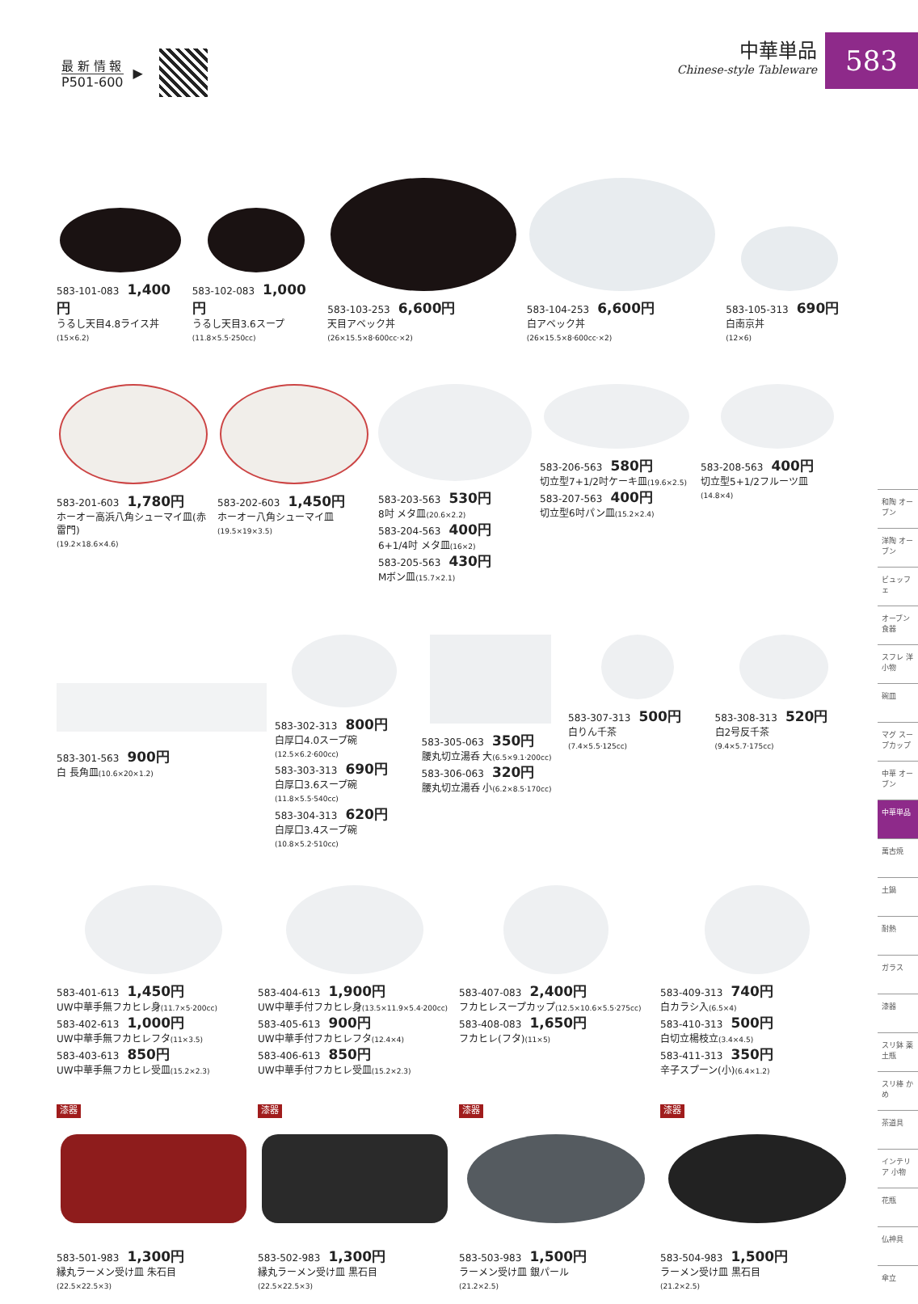583
最 新 情 報
P501-600
▶
中華単品
Chinese-style Tableware
583-101-083 1,400円
うるし天目4.8ライス丼
(15×6.2)
583-102-083 1,000円
うるし天目3.6スープ
(11.8×5.5·250cc)
583-103-253 6,600円
天目アベック丼
(26×15.5×8·600cc·×2)
583-104-253 6,600円
白アベック丼
(26×15.5×8·600cc·×2)
583-105-313 690円
白南京丼
(12×6)
583-201-603 1,780円
ホーオー高浜八角シューマイ皿(赤雷門)
(19.2×18.6×4.6)
583-202-603 1,450円
ホーオー八角シューマイ皿
(19.5×19×3.5)
583-203-563 530円
8吋 メタ皿(20.6×2.2)
583-204-563 400円
6+1/4吋 メタ皿(16×2)
583-205-563 430円
Mボン皿(15.7×2.1)
583-206-563 580円
切立型7+1/2吋ケーキ皿(19.6×2.5)
583-207-563 400円
切立型6吋パン皿(15.2×2.4)
583-208-563 400円
切立型5+1/2フルーツ皿
(14.8×4)
583-301-563 900円
白 長角皿(10.6×20×1.2)
583-302-313 800円
白厚口4.0スープ碗(12.5×6.2·600cc)
583-303-313 690円
白厚口3.6スープ碗(11.8×5.5·540cc)
583-304-313 620円
白厚口3.4スープ碗(10.8×5.2·510cc)
583-305-063 350円
腰丸切立湯呑 大(6.5×9.1·200cc)
583-306-063 320円
腰丸切立湯呑 小(6.2×8.5·170cc)
583-307-313 500円
白りん千茶
(7.4×5.5·125cc)
583-308-313 520円
白2号反千茶
(9.4×5.7·175cc)
583-401-613 1,450円
UW中華手無フカヒレ身(11.7×5·200cc)
583-402-613 1,000円
UW中華手無フカヒレフタ(11×3.5)
583-403-613 850円
UW中華手無フカヒレ受皿(15.2×2.3)
583-404-613 1,900円
UW中華手付フカヒレ身(13.5×11.9×5.4·200cc)
583-405-613 900円
UW中華手付フカヒレフタ(12.4×4)
583-406-613 850円
UW中華手付フカヒレ受皿(15.2×2.3)
583-407-083 2,400円
フカヒレスープカップ(12.5×10.6×5.5·275cc)
583-408-083 1,650円
フカヒレ(フタ)(11×5)
583-409-313 740円
白カラシ入(6.5×4)
583-410-313 500円
白切立楊枝立(3.4×4.5)
583-411-313 350円
辛子スプーン(小)(6.4×1.2)
漆器
583-501-983 1,300円
縁丸ラーメン受け皿 朱石目
(22.5×22.5×3)
漆器
583-502-983 1,300円
縁丸ラーメン受け皿 黒石目
(22.5×22.5×3)
漆器
583-503-983 1,500円
ラーメン受け皿 銀パール
(21.2×2.5)
漆器
583-504-983 1,500円
ラーメン受け皿 黒石目
(21.2×2.5)
和陶 オーブン
洋陶 オーブン
ビュッフェ
オーブン 食器
スフレ 洋小物
碗皿
マグ スープカップ
中華 オーブン
中華単品
萬古焼
土鍋
耐熱
ガラス
漆器
スリ鉢 薬土瓶
スリ棒 かめ
茶道具
インテリア 小物
花瓶
仏神具
傘立